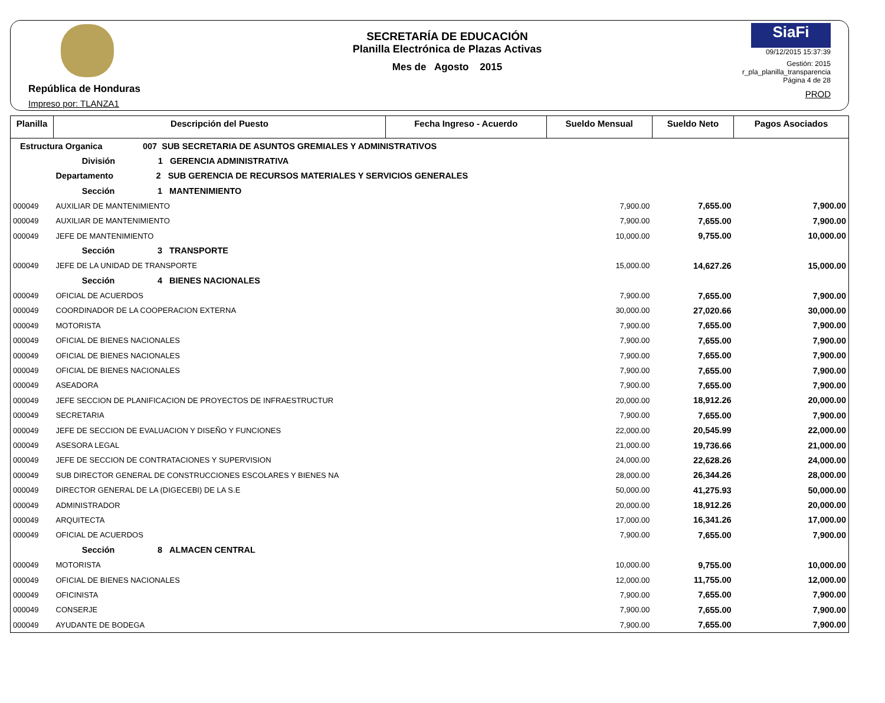República de Honduras
Impreso por: TLANZA1
SECRETARÍA DE EDUCACIÓN
Planilla Electrónica de Plazas Activas
Mes de Agosto 2015
SiaFi
09/12/2015 15:37:39
Gestión: 2015
r_pla_planilla_transparencia
Página 4 de 28
PROD
| Planilla | Descripción del Puesto | Fecha Ingreso - Acuerdo | Sueldo Mensual | Sueldo Neto | Pagos Asociados |
| --- | --- | --- | --- | --- | --- |
| Estructura Organica 007 SUB SECRETARIA DE ASUNTOS GREMIALES Y ADMINISTRATIVOS | | | | | |
| | División 1 GERENCIA ADMINISTRATIVA | | | | |
| | Departamento 2 SUB GERENCIA DE RECURSOS MATERIALES Y SERVICIOS GENERALES | | | | |
| | Sección 1 MANTENIMIENTO | | | | |
| 000049 | AUXILIAR DE MANTENIMIENTO | | 7,900.00 | 7,655.00 | 7,900.00 |
| 000049 | AUXILIAR DE MANTENIMIENTO | | 7,900.00 | 7,655.00 | 7,900.00 |
| 000049 | JEFE DE MANTENIMIENTO | | 10,000.00 | 9,755.00 | 10,000.00 |
| | Sección 3 TRANSPORTE | | | | |
| 000049 | JEFE DE LA UNIDAD DE TRANSPORTE | | 15,000.00 | 14,627.26 | 15,000.00 |
| | Sección 4 BIENES NACIONALES | | | | |
| 000049 | OFICIAL DE ACUERDOS | | 7,900.00 | 7,655.00 | 7,900.00 |
| 000049 | COORDINADOR DE LA COOPERACION EXTERNA | | 30,000.00 | 27,020.66 | 30,000.00 |
| 000049 | MOTORISTA | | 7,900.00 | 7,655.00 | 7,900.00 |
| 000049 | OFICIAL DE BIENES NACIONALES | | 7,900.00 | 7,655.00 | 7,900.00 |
| 000049 | OFICIAL DE BIENES NACIONALES | | 7,900.00 | 7,655.00 | 7,900.00 |
| 000049 | OFICIAL DE BIENES NACIONALES | | 7,900.00 | 7,655.00 | 7,900.00 |
| 000049 | ASEADORA | | 7,900.00 | 7,655.00 | 7,900.00 |
| 000049 | JEFE SECCION DE PLANIFICACION DE PROYECTOS DE INFRAESTRUCTUR | | 20,000.00 | 18,912.26 | 20,000.00 |
| 000049 | SECRETARIA | | 7,900.00 | 7,655.00 | 7,900.00 |
| 000049 | JEFE DE SECCION DE EVALUACION Y DISEÑO Y FUNCIONES | | 22,000.00 | 20,545.99 | 22,000.00 |
| 000049 | ASESORA LEGAL | | 21,000.00 | 19,736.66 | 21,000.00 |
| 000049 | JEFE DE SECCION DE CONTRATACIONES Y SUPERVISION | | 24,000.00 | 22,628.26 | 24,000.00 |
| 000049 | SUB DIRECTOR GENERAL DE CONSTRUCCIONES ESCOLARES Y BIENES NA | | 28,000.00 | 26,344.26 | 28,000.00 |
| 000049 | DIRECTOR GENERAL DE LA (DIGECEBI) DE LA S.E | | 50,000.00 | 41,275.93 | 50,000.00 |
| 000049 | ADMINISTRADOR | | 20,000.00 | 18,912.26 | 20,000.00 |
| 000049 | ARQUITECTA | | 17,000.00 | 16,341.26 | 17,000.00 |
| 000049 | OFICIAL DE ACUERDOS | | 7,900.00 | 7,655.00 | 7,900.00 |
| | Sección 8 ALMACEN CENTRAL | | | | |
| 000049 | MOTORISTA | | 10,000.00 | 9,755.00 | 10,000.00 |
| 000049 | OFICIAL DE BIENES NACIONALES | | 12,000.00 | 11,755.00 | 12,000.00 |
| 000049 | OFICINISTA | | 7,900.00 | 7,655.00 | 7,900.00 |
| 000049 | CONSERJE | | 7,900.00 | 7,655.00 | 7,900.00 |
| 000049 | AYUDANTE DE BODEGA | | 7,900.00 | 7,655.00 | 7,900.00 |